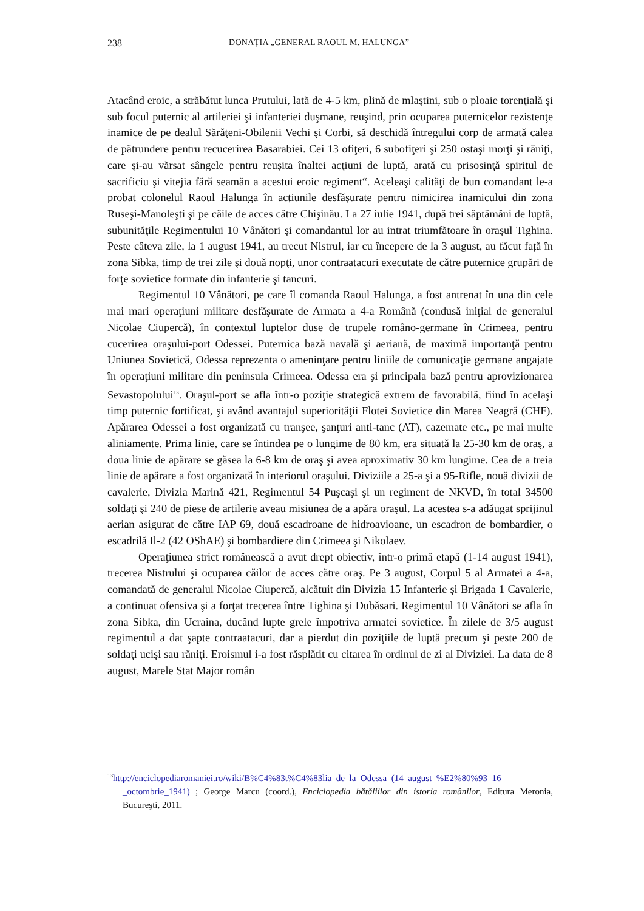238 DONAȚIA „GENERAL RAOUL M. HALUNGA”
Atacând eroic, a străbătut lunca Prutului, lată de 4-5 km, plină de mlaştini, sub o ploaie torenţială şi sub focul puternic al artileriei şi infanteriei duşmane, reuşind, prin ocuparea puternicelor rezistenţe inamice de pe dealul Sărăţeni-Obilenii Vechi şi Corbi, să deschidă întregului corp de armată calea de pătrundere pentru recucerirea Basarabiei. Cei 13 ofiţeri, 6 subofiţeri şi 250 ostaşi morţi şi răniţi, care şi-au vărsat sângele pentru reuşita înaltei acţiuni de luptă, arată cu prisosinţă spiritul de sacrificiu şi vitejia fără seamăn a acestui eroic regiment“. Aceleaşi calităţi de bun comandant le-a probat colonelul Raoul Halunga în acțiunile desfăşurate pentru nimicirea inamicului din zona Ruseşi-Manoleşti şi pe căile de acces către Chişinău. La 27 iulie 1941, după trei săptămâni de luptă, subunităţile Regimentului 10 Vânători şi comandantul lor au intrat triumfătoare în oraşul Tighina. Peste câteva zile, la 1 august 1941, au trecut Nistrul, iar cu începere de la 3 august, au făcut față în zona Sibka, timp de trei zile şi două nopţi, unor contraatacuri executate de către puternice grupări de forţe sovietice formate din infanterie şi tancuri.
Regimentul 10 Vânători, pe care îl comanda Raoul Halunga, a fost antrenat în una din cele mai mari operaţiuni militare desfăşurate de Armata a 4-a Română (condusă iniţial de generalul Nicolae Ciupercă), în contextul luptelor duse de trupele româno-germane în Crimeea, pentru cucerirea oraşului-port Odessei. Puternica bază navală şi aeriană, de maximă importanţă pentru Uniunea Sovietică, Odessa reprezenta o ameninţare pentru liniile de comunicaţie germane angajate în operaţiuni militare din peninsula Crimeea. Odessa era şi principala bază pentru aprovizionarea Sevastopolului<sup>13</sup>. Oraşul-port se afla într-o poziţie strategică extrem de favorabilă, fiind în acelaşi timp puternic fortificat, şi având avantajul superiorităţii Flotei Sovietice din Marea Neagră (CHF). Apărarea Odessei a fost organizată cu tranşee, şanţuri anti-tanc (AT), cazemate etc., pe mai multe aliniamente. Prima linie, care se întindea pe o lungime de 80 km, era situată la 25-30 km de oraş, a doua linie de apărare se găsea la 6-8 km de oraş şi avea aproximativ 30 km lungime. Cea de a treia linie de apărare a fost organizată în interiorul oraşului. Diviziile a 25-a şi a 95-Rifle, nouă divizii de cavalerie, Divizia Marină 421, Regimentul 54 Puşcaşi şi un regiment de NKVD, în total 34500 soldaţi şi 240 de piese de artilerie aveau misiunea de a apăra oraşul. La acestea s-a adăugat sprijinul aerian asigurat de către IAP 69, două escadroane de hidroavioane, un escadron de bombardier, o escadrilă Il-2 (42 OShAE) şi bombardiere din Crimeea şi Nikolaev.
Operaţiunea strict românească a avut drept obiectiv, într-o primă etapă (1-14 august 1941), trecerea Nistrului şi ocuparea căilor de acces către oraş. Pe 3 august, Corpul 5 al Armatei a 4-a, comandată de generalul Nicolae Ciupercă, alcătuit din Divizia 15 Infanterie şi Brigada 1 Cavalerie, a continuat ofensiva şi a forţat trecerea între Tighina şi Dubăsari. Regimentul 10 Vânători se afla în zona Sibka, din Ucraina, ducând lupte grele împotriva armatei sovietice. În zilele de 3/5 august regimentul a dat şapte contraatacuri, dar a pierdut din poziţiile de luptă precum şi peste 200 de soldaţi ucişi sau răniţi. Eroismul i-a fost răsplătit cu citarea în ordinul de zi al Diviziei. La data de 8 august, Marele Stat Major român
<sup>13</sup> http://enciclopediaromaniei.ro/wiki/B%C4%83t%C4%83lia_de_la_Odessa_(14_august_%E2%80%93_16 _octombrie_1941) ; George Marcu (coord.), Enciclopedia bătăliilor din istoria românilor, Editura Meronia, Bucureşti, 2011.